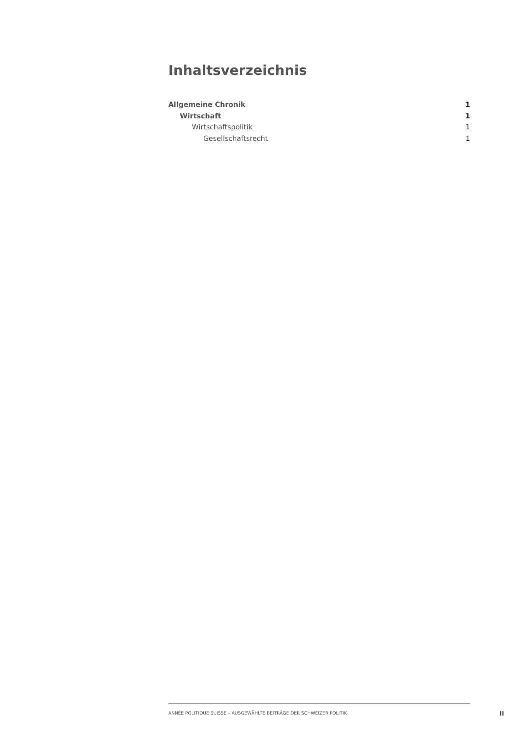Inhaltsverzeichnis
Allgemeine Chronik 1
Wirtschaft 1
Wirtschaftspolitik 1
Gesellschaftsrecht 1
ANNÉE POLITIQUE SUISSE – AUSGEWÄHLTE BEITRÄGE DER SCHWEIZER POLITIK
II